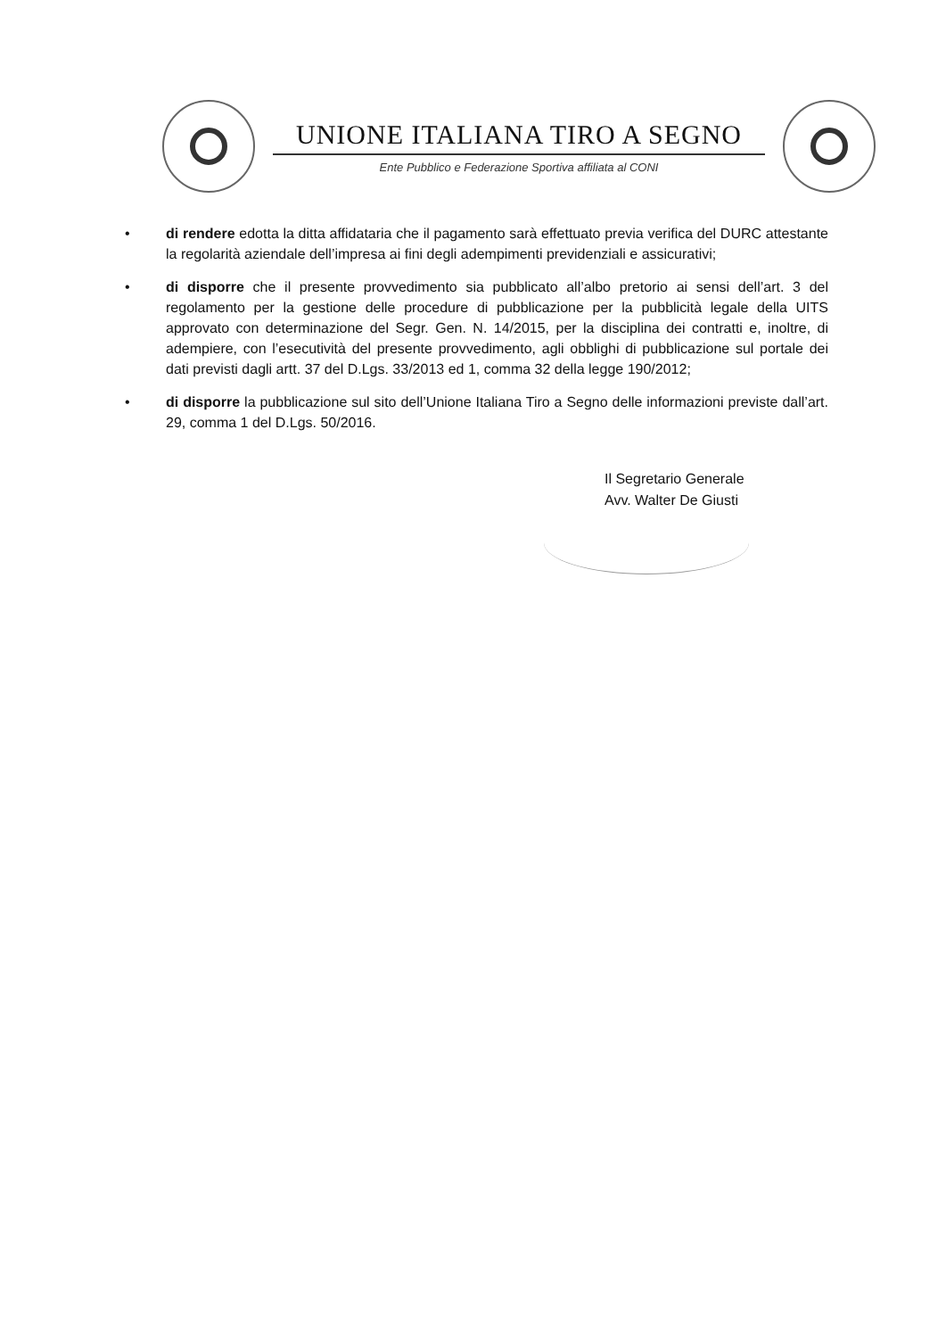UNIONE ITALIANA TIRO A SEGNO
Ente Pubblico e Federazione Sportiva affiliata al CONI
• di rendere edotta la ditta affidataria che il pagamento sarà effettuato previa verifica del DURC attestante la regolarità aziendale dell’impresa ai fini degli adempimenti previdenziali e assicurativi;
• di disporre che il presente provvedimento sia pubblicato all’albo pretorio ai sensi dell’art. 3 del regolamento per la gestione delle procedure di pubblicazione per la pubblicità legale della UITS approvato con determinazione del Segr. Gen. N. 14/2015, per la disciplina dei contratti e, inoltre, di adempiere, con l’esecutività del presente provvedimento, agli obblighi di pubblicazione sul portale dei dati previsti dagli artt. 37 del D.Lgs. 33/2013 ed 1, comma 32 della legge 190/2012;
• di disporre la pubblicazione sul sito dell’Unione Italiana Tiro a Segno delle informazioni previste dall’art. 29, comma 1 del D.Lgs. 50/2016.
Il Segretario Generale
Avv. Walter De Giusti